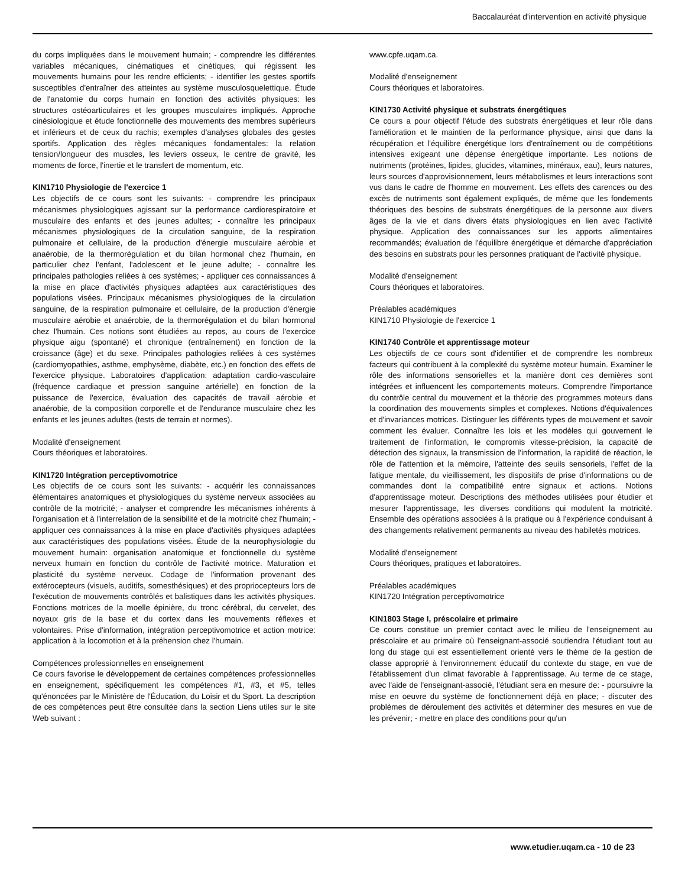Baccalauréat d'intervention en activité physique
du corps impliquées dans le mouvement humain; - comprendre les différentes variables mécaniques, cinématiques et cinétiques, qui régissent les mouvements humains pour les rendre efficients; - identifier les gestes sportifs susceptibles d'entraîner des atteintes au système musculosquelettique. Étude de l'anatomie du corps humain en fonction des activités physiques: les structures ostéoarticulaires et les groupes musculaires impliqués. Approche cinésiologique et étude fonctionnelle des mouvements des membres supérieurs et inférieurs et de ceux du rachis; exemples d'analyses globales des gestes sportifs. Application des règles mécaniques fondamentales: la relation tension/longueur des muscles, les leviers osseux, le centre de gravité, les moments de force, l'inertie et le transfert de momentum, etc.
KIN1710 Physiologie de l'exercice 1
Les objectifs de ce cours sont les suivants: - comprendre les principaux mécanismes physiologiques agissant sur la performance cardiorespiratoire et musculaire des enfants et des jeunes adultes; - connaître les principaux mécanismes physiologiques de la circulation sanguine, de la respiration pulmonaire et cellulaire, de la production d'énergie musculaire aérobie et anaérobie, de la thermorégulation et du bilan hormonal chez l'humain, en particulier chez l'enfant, l'adolescent et le jeune adulte; - connaître les principales pathologies reliées à ces systèmes; - appliquer ces connaissances à la mise en place d'activités physiques adaptées aux caractéristiques des populations visées. Principaux mécanismes physiologiques de la circulation sanguine, de la respiration pulmonaire et cellulaire, de la production d'énergie musculaire aérobie et anaérobie, de la thermorégulation et du bilan hormonal chez l'humain. Ces notions sont étudiées au repos, au cours de l'exercice physique aigu (spontané) et chronique (entraînement) en fonction de la croissance (âge) et du sexe. Principales pathologies reliées à ces systèmes (cardiomyopathies, asthme, emphysème, diabète, etc.) en fonction des effets de l'exercice physique. Laboratoires d'application: adaptation cardio-vasculaire (fréquence cardiaque et pression sanguine artérielle) en fonction de la puissance de l'exercice, évaluation des capacités de travail aérobie et anaérobie, de la composition corporelle et de l'endurance musculaire chez les enfants et les jeunes adultes (tests de terrain et normes).
Modalité d'enseignement
Cours théoriques et laboratoires.
KIN1720 Intégration perceptivomotrice
Les objectifs de ce cours sont les suivants: - acquérir les connaissances élémentaires anatomiques et physiologiques du système nerveux associées au contrôle de la motricité; - analyser et comprendre les mécanismes inhérents à l'organisation et à l'interrelation de la sensibilité et de la motricité chez l'humain; - appliquer ces connaissances à la mise en place d'activités physiques adaptées aux caractéristiques des populations visées. Étude de la neurophysiologie du mouvement humain: organisation anatomique et fonctionnelle du système nerveux humain en fonction du contrôle de l'activité motrice. Maturation et plasticité du système nerveux. Codage de l'information provenant des extérocepteurs (visuels, auditifs, somesthésiques) et des propriocepteurs lors de l'exécution de mouvements contrôlés et balistiques dans les activités physiques. Fonctions motrices de la moelle épinière, du tronc cérébral, du cervelet, des noyaux gris de la base et du cortex dans les mouvements réflexes et volontaires. Prise d'information, intégration perceptivomotrice et action motrice: application à la locomotion et à la préhension chez l'humain.
Compétences professionnelles en enseignement
Ce cours favorise le développement de certaines compétences professionnelles en enseignement, spécifiquement les compétences #1, #3, et #5, telles qu'énoncées par le Ministère de l'Éducation, du Loisir et du Sport. La description de ces compétences peut être consultée dans la section Liens utiles sur le site Web suivant :
www.cpfe.uqam.ca.
Modalité d'enseignement
Cours théoriques et laboratoires.
KIN1730 Activité physique et substrats énergétiques
Ce cours a pour objectif l'étude des substrats énergétiques et leur rôle dans l'amélioration et le maintien de la performance physique, ainsi que dans la récupération et l'équilibre énergétique lors d'entraînement ou de compétitions intensives exigeant une dépense énergétique importante. Les notions de nutriments (protéines, lipides, glucides, vitamines, minéraux, eau), leurs natures, leurs sources d'approvisionnement, leurs métabolismes et leurs interactions sont vus dans le cadre de l'homme en mouvement. Les effets des carences ou des excès de nutriments sont également expliqués, de même que les fondements théoriques des besoins de substrats énergétiques de la personne aux divers âges de la vie et dans divers états physiologiques en lien avec l'activité physique. Application des connaissances sur les apports alimentaires recommandés; évaluation de l'équilibre énergétique et démarche d'appréciation des besoins en substrats pour les personnes pratiquant de l'activité physique.
Modalité d'enseignement
Cours théoriques et laboratoires.
Préalables académiques
KIN1710 Physiologie de l'exercice 1
KIN1740 Contrôle et apprentissage moteur
Les objectifs de ce cours sont d'identifier et de comprendre les nombreux facteurs qui contribuent à la complexité du système moteur humain. Examiner le rôle des informations sensorielles et la manière dont ces dernières sont intégrées et influencent les comportements moteurs. Comprendre l'importance du contrôle central du mouvement et la théorie des programmes moteurs dans la coordination des mouvements simples et complexes. Notions d'équivalences et d'invariances motrices. Distinguer les différents types de mouvement et savoir comment les évaluer. Connaître les lois et les modèles qui gouvernent le traitement de l'information, le compromis vitesse-précision, la capacité de détection des signaux, la transmission de l'information, la rapidité de réaction, le rôle de l'attention et la mémoire, l'atteinte des seuils sensoriels, l'effet de la fatigue mentale, du vieillissement, les dispositifs de prise d'informations ou de commandes dont la compatibilité entre signaux et actions. Notions d'apprentissage moteur. Descriptions des méthodes utilisées pour étudier et mesurer l'apprentissage, les diverses conditions qui modulent la motricité. Ensemble des opérations associées à la pratique ou à l'expérience conduisant à des changements relativement permanents au niveau des habiletés motrices.
Modalité d'enseignement
Cours théoriques, pratiques et laboratoires.
Préalables académiques
KIN1720 Intégration perceptivomotrice
KIN1803 Stage I, préscolaire et primaire
Ce cours constitue un premier contact avec le milieu de l'enseignement au préscolaire et au primaire où l'enseignant-associé soutiendra l'étudiant tout au long du stage qui est essentiellement orienté vers le thème de la gestion de classe approprié à l'environnement éducatif du contexte du stage, en vue de l'établissement d'un climat favorable à l'apprentissage. Au terme de ce stage, avec l'aide de l'enseignant-associé, l'étudiant sera en mesure de: - poursuivre la mise en oeuvre du système de fonctionnement déjà en place; - discuter des problèmes de déroulement des activités et déterminer des mesures en vue de les prévenir; - mettre en place des conditions pour qu'un
www.etudier.uqam.ca - 10 de 23